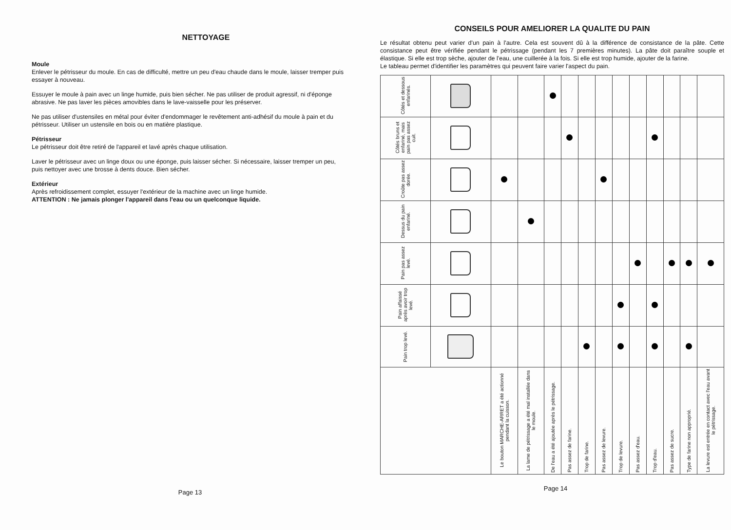NETTOYAGE
Moule
Enlever le pétrisseur du moule. En cas de difficulté, mettre un peu d'eau chaude dans le moule, laisser tremper puis essayer à nouveau.
Essuyer le moule à pain avec un linge humide, puis bien sécher. Ne pas utiliser de produit agressif, ni d'éponge abrasive. Ne pas laver les pièces amovibles dans le lave-vaisselle pour les préserver.
Ne pas utiliser d'ustensiles en métal pour éviter d'endommager le revêtement anti-adhésif du moule à pain et du pétrisseur. Utiliser un ustensile en bois ou en matière plastique.
Pétrisseur
Le pétrisseur doit être retiré de l'appareil et lavé après chaque utilisation.
Laver le pétrisseur avec un linge doux ou une éponge, puis laisser sécher. Si nécessaire, laisser tremper un peu, puis nettoyer avec une brosse à dents douce. Bien sécher.
Extérieur
Après refroidissement complet, essuyer l'extérieur de la machine avec un linge humide.
ATTENTION : Ne jamais plonger l'appareil dans l'eau ou un quelconque liquide.
Page 13
CONSEILS POUR AMELIORER LA QUALITE DU PAIN
Le résultat obtenu peut varier d'un pain à l'autre. Cela est souvent dû à la différence de consistance de la pâte. Cette consistance peut être vérifiée pendant le pétrissage (pendant les 7 premières minutes). La pâte doit paraître souple et élastique. Si elle est trop sèche, ajouter de l'eau, une cuillerée à la fois. Si elle est trop humide, ajouter de la farine.
Le tableau permet d'identifier les paramètres qui peuvent faire varier l'aspect du pain.
| Côtés et dessous enfarinés. | | | | | | | | | | | | | |
| Côtés bruns et enfariné, mais pain pas assez cuit. | | | | | | | | | | | | | |
| Croûte pas assez dorée. | | | | | | | | | | | | | |
| Dessus du pain enfariné. | | | | | | | | | | | | | |
| Pain pas assez levé. | | | | | | | | | | | | | |
| Pain affaissé après avoir trop levé. | | | | | | | | | | | | | |
| Pain trop levé. | | | | | | | | | | | | | |
| | | Le bouton MARCHE-ARRET a été actionné pendant la cuisson. | La lame de pétrissage a été mal installée dans le moule. | De l'eau a été ajoutée après le pétrissage. | Pas assez de farine. | Trop de farine. | Pas assez de levure. | Trop de levure. | Pas assez d'eau. | Trop d'eau. | Pas assez de sucre. | Type de farine non approprié. | La levure est entrée en contact avec l'eau avant le pétrissage. |
Page 14